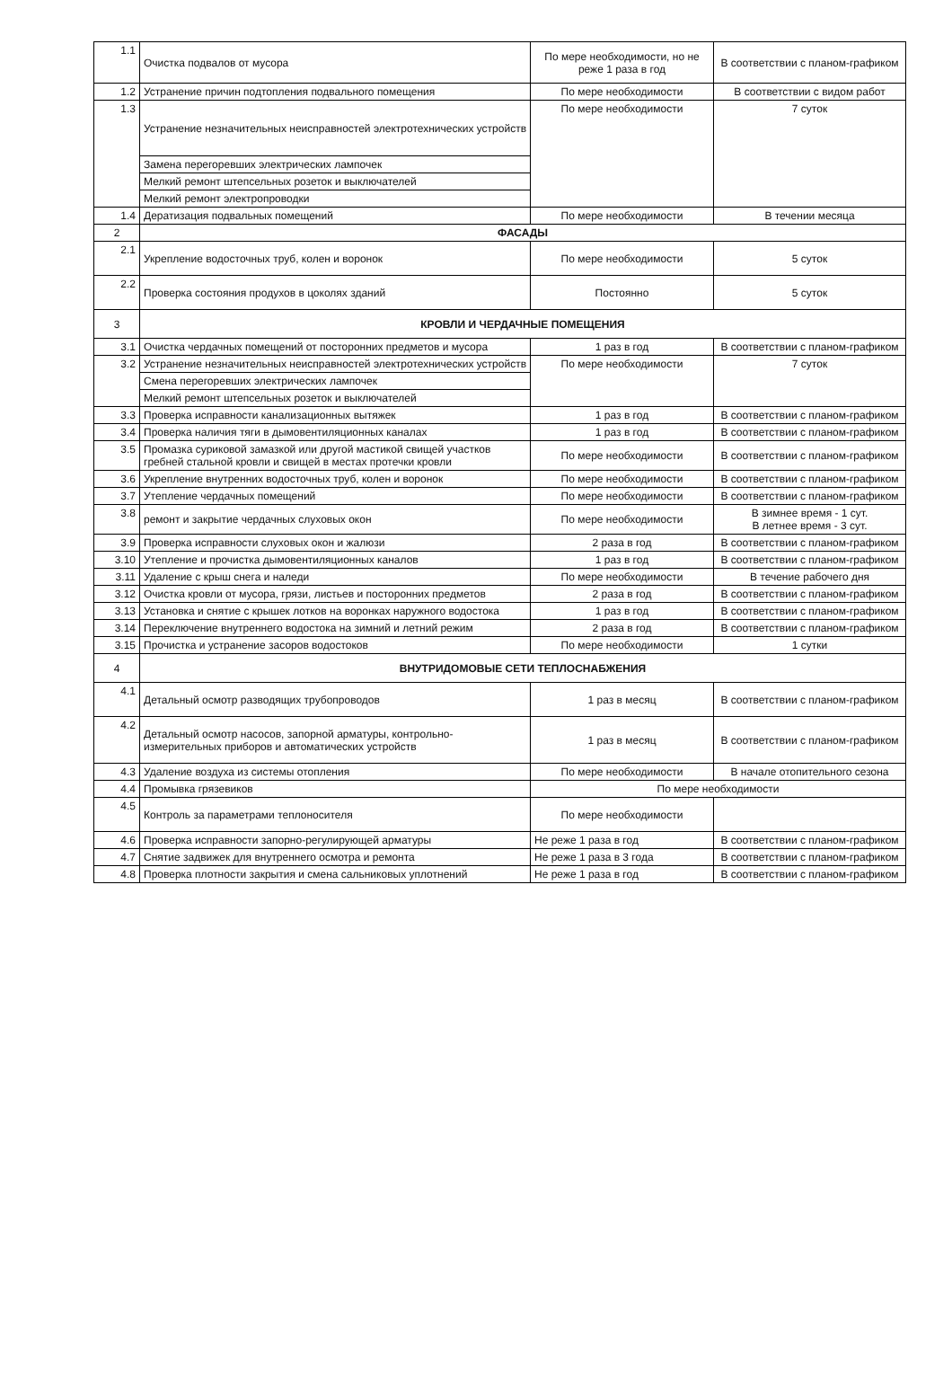| 1.1 | Очистка подвалов от мусора | По мере необходимости, но не реже 1 раза в год | В соответствии с планом-графиком |
| 1.2 | Устранение причин подтопления подвального помещения | По мере необходимости | В соответствии с видом работ |
| 1.3 | Устранение незначительных неисправностей электротехнических устройств | По мере необходимости | 7 суток |
| | Замена перегоревших электрических лампочек | | |
| | Мелкий ремонт штепсельных розеток и выключателей | | |
| | Мелкий ремонт электропроводки | | |
| 1.4 | Дератизация подвальных помещений | По мере необходимости | В течении месяца |
| 2 | ФАСАДЫ | | |
| 2.1 | Укрепление водосточных труб, колен и воронок | По мере необходимости | 5 суток |
| 2.2 | Проверка состояния продухов в цоколях зданий | Постоянно | 5 суток |
| 3 | КРОВЛИ И ЧЕРДАЧНЫЕ ПОМЕЩЕНИЯ | | |
| 3.1 | Очистка чердачных помещений от посторонних предметов и мусора | 1 раз в год | В соответствии с планом-графиком |
| 3.2 | Устранение незначительных неисправностей электротехнических устройств | По мере необходимости | 7 суток |
| | Смена перегоревших электрических лампочек | | |
| | Мелкий ремонт штепсельных розеток и выключателей | | |
| 3.3 | Проверка исправности канализационных вытяжек | 1 раз в год | В соответствии с планом-графиком |
| 3.4 | Проверка наличия тяги в дымовентиляционных каналах | 1 раз в год | В соответствии с планом-графиком |
| 3.5 | Промазка суриковой замазкой или другой мастикой свищей участков гребней стальной кровли и свищей в местах протечки кровли | По мере необходимости | В соответствии с планом-графиком |
| 3.6 | Укрепление внутренних водосточных труб, колен и воронок | По мере необходимости | В соответствии с планом-графиком |
| 3.7 | Утепление чердачных помещений | По мере необходимости | В соответствии с планом-графиком |
| 3.8 | ремонт и закрытие чердачных слуховых окон | По мере необходимости | В зимнее время - 1 сут. В летнее время - 3 сут. |
| 3.9 | Проверка исправности слуховых окон и жалюзи | 2 раза в год | В соответствии с планом-графиком |
| 3.10 | Утепление и прочистка дымовентиляционных каналов | 1 раз в год | В соответствии с планом-графиком |
| 3.11 | Удаление с крыш снега и наледи | По мере необходимости | В течение рабочего дня |
| 3.12 | Очистка кровли от мусора, грязи, листьев и посторонних предметов | 2 раза в год | В соответствии с планом-графиком |
| 3.13 | Установка и снятие с крышек лотков на воронках наружного водостока | 1 раз в год | В соответствии с планом-графиком |
| 3.14 | Переключение внутреннего водостока на зимний и летний режим | 2 раза в год | В соответствии с планом-графиком |
| 3.15 | Прочистка и устранение засоров водостоков | По мере необходимости | 1 сутки |
| 4 | ВНУТРИДОМОВЫЕ СЕТИ ТЕПЛОСНАБЖЕНИЯ | | |
| 4.1 | Детальный осмотр разводящих трубопроводов | 1 раз в месяц | В соответствии с планом-графиком |
| 4.2 | Детальный осмотр насосов, запорной арматуры, контрольно-измерительных приборов и автоматических устройств | 1 раз в месяц | В соответствии с планом-графиком |
| 4.3 | Удаление воздуха из системы отопления | По мере необходимости | В начале отопительного сезона |
| 4.4 | Промывка грязевиков | По мере необходимости | |
| 4.5 | Контроль за параметрами теплоносителя | По мере необходимости | |
| 4.6 | Проверка исправности запорно-регулирующей арматуры | Не реже 1 раза в год | В соответствии с планом-графиком |
| 4.7 | Снятие задвижек для внутреннего осмотра и ремонта | Не реже 1 раза в 3 года | В соответствии с планом-графиком |
| 4.8 | Проверка плотности закрытия и смена сальниковых уплотнений | Не реже 1 раза в год | В соответствии с планом-графиком |